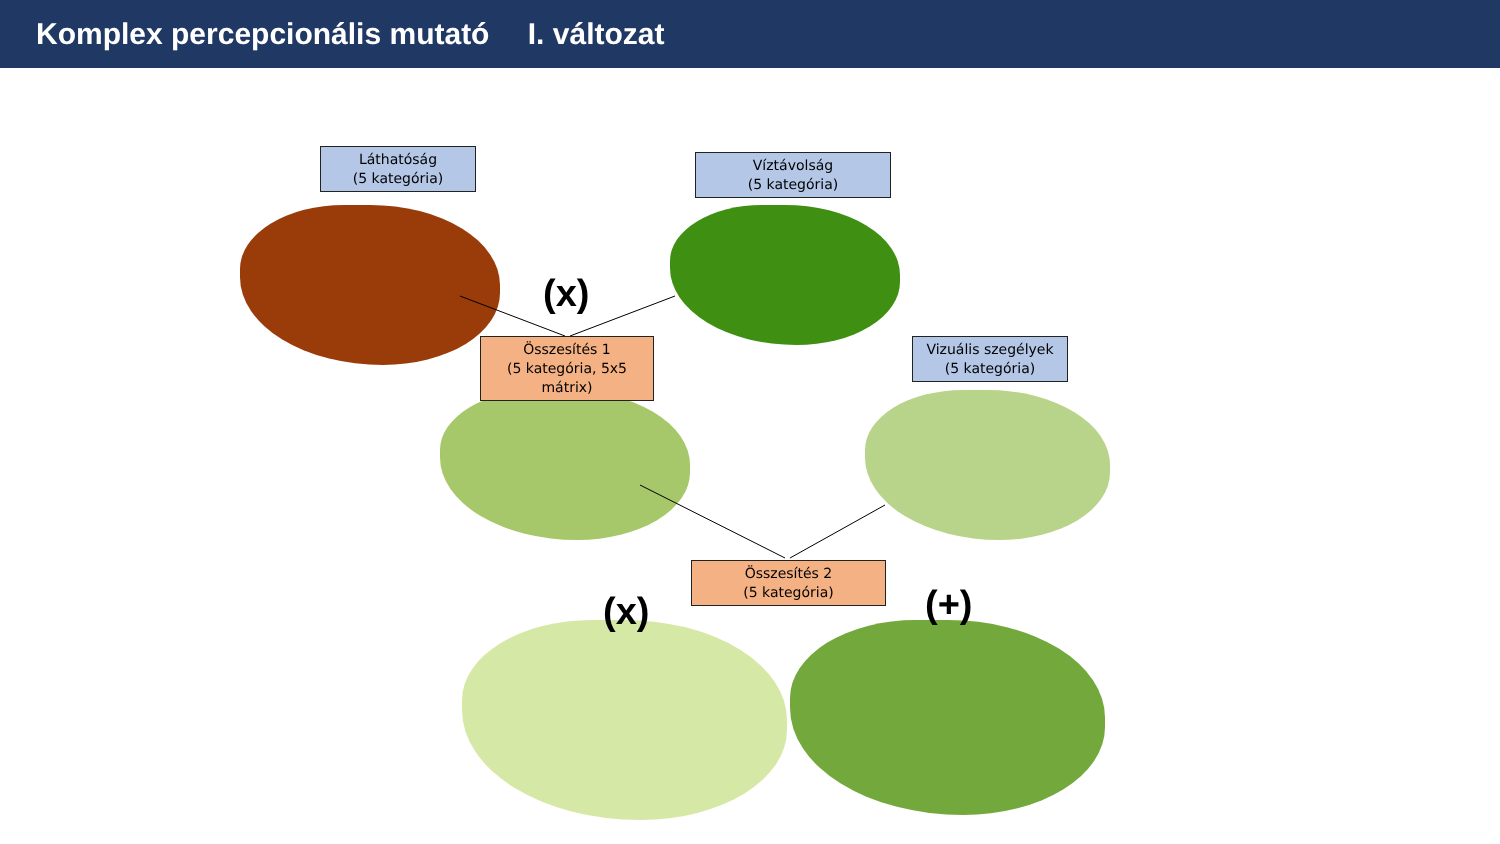Komplex percepcionális mutató I. változat
Láthatóság
(5 kategória)
Víztávolság
(5 kategória)
Összesítés 1
(5 kategória, 5x5 mátrix)
Vizuális szegélyek
(5 kategória)
Összesítés 2
(5 kategória)
(x)
(x) (+)